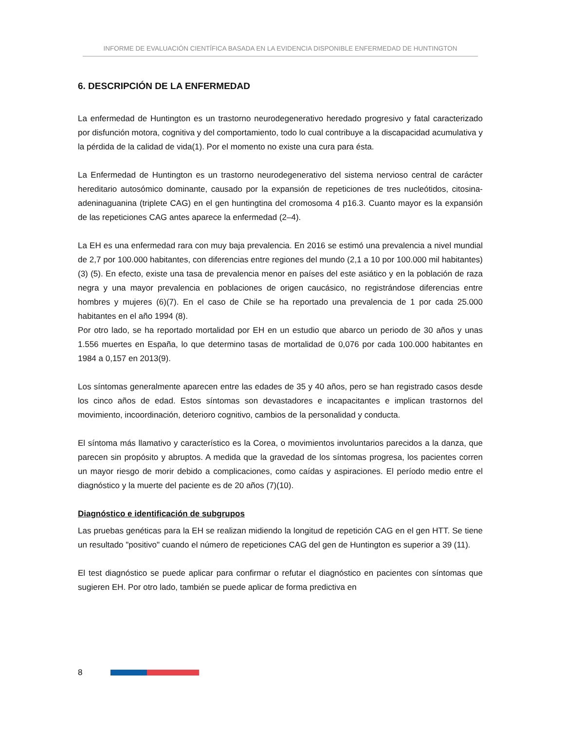INFORME DE EVALUACIÓN CIENTÍFICA BASADA EN LA EVIDENCIA DISPONIBLE ENFERMEDAD DE HUNTINGTON
6. DESCRIPCIÓN DE LA ENFERMEDAD
La enfermedad de Huntington es un trastorno neurodegenerativo heredado progresivo y fatal caracterizado por disfunción motora, cognitiva y del comportamiento, todo lo cual contribuye a la discapacidad acumulativa y la pérdida de la calidad de vida(1). Por el momento no existe una cura para ésta.
La Enfermedad de Huntington es un trastorno neurodegenerativo del sistema nervioso central de carácter hereditario autosómico dominante, causado por la expansión de repeticiones de tres nucleótidos, citosina-adeninaguanina (triplete CAG) en el gen huntingtina del cromosoma 4 p16.3. Cuanto mayor es la expansión de las repeticiones CAG antes aparece la enfermedad (2–4).
La EH es una enfermedad rara con muy baja prevalencia. En 2016 se estimó una prevalencia a nivel mundial de 2,7 por 100.000 habitantes, con diferencias entre regiones del mundo (2,1 a 10 por 100.000 mil habitantes) (3) (5). En efecto, existe una tasa de prevalencia menor en países del este asiático y en la población de raza negra y una mayor prevalencia en poblaciones de origen caucásico, no registrándose diferencias entre hombres y mujeres (6)(7). En el caso de Chile se ha reportado una prevalencia de 1 por cada 25.000 habitantes en el año 1994 (8).
Por otro lado, se ha reportado mortalidad por EH en un estudio que abarco un periodo de 30 años y unas 1.556 muertes en España, lo que determino tasas de mortalidad de 0,076 por cada 100.000 habitantes en 1984 a 0,157 en 2013(9).
Los síntomas generalmente aparecen entre las edades de 35 y 40 años, pero se han registrado casos desde los cinco años de edad. Estos síntomas son devastadores e incapacitantes e implican trastornos del movimiento, incoordinación, deterioro cognitivo, cambios de la personalidad y conducta.
El síntoma más llamativo y característico es la Corea, o movimientos involuntarios parecidos a la danza, que parecen sin propósito y abruptos. A medida que la gravedad de los síntomas progresa, los pacientes corren un mayor riesgo de morir debido a complicaciones, como caídas y aspiraciones. El período medio entre el diagnóstico y la muerte del paciente es de 20 años (7)(10).
Diagnóstico e identificación de subgrupos
Las pruebas genéticas para la EH se realizan midiendo la longitud de repetición CAG en el gen HTT. Se tiene un resultado "positivo" cuando el número de repeticiones CAG del gen de Huntington es superior a 39 (11).
El test diagnóstico se puede aplicar para confirmar o refutar el diagnóstico en pacientes con síntomas que sugieren EH. Por otro lado, también se puede aplicar de forma predictiva en
8